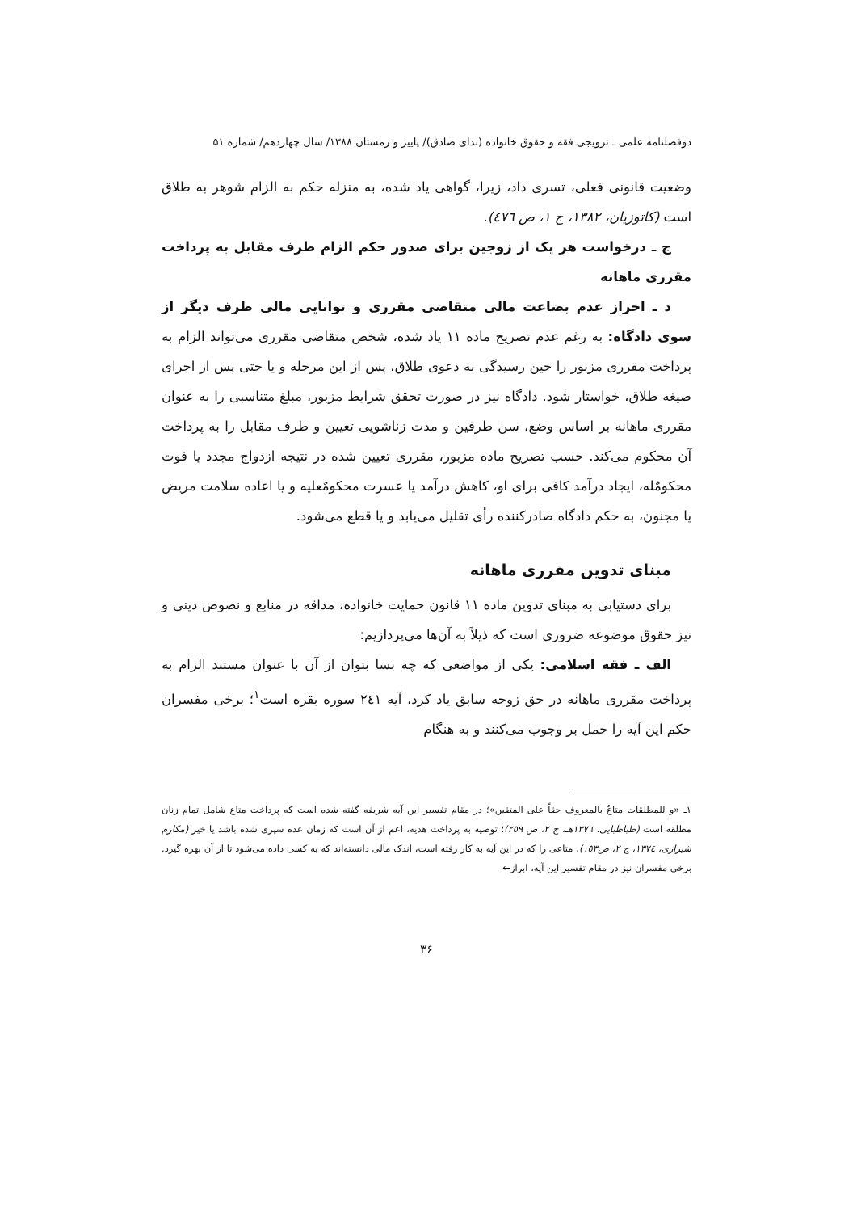دوفصلنامه علمی ـ ترویجی فقه و حقوق خانواده (ندای صادق)/ پاییز و زمستان ۱۳۸۸/ سال چهاردهم/ شماره ۵۱
وضعیت قانونی فعلی، تسری داد، زیرا، گواهی یاد شده، به منزله حکم به الزام شوهر به طلاق است (کاتوزیان، ۱۳۸۲، ج ۱، ص ٤٧٦).
ج ـ درخواست هر یک از زوجین برای صدور حکم الزام طرف مقابل به پرداخت مقرری ماهانه
د ـ احراز عدم بضاعت مالی متقاضی مقرری و توانایی مالی طرف دیگر از سوی دادگاه: به رغم عدم تصریح ماده ۱۱ یاد شده، شخص متقاضی مقرری می‌تواند الزام به پرداخت مقرری مزبور را حین رسیدگی به دعوی طلاق، پس از این مرحله و یا حتی پس از اجرای صیغه طلاق، خواستار شود. دادگاه نیز در صورت تحقق شرایط مزبور، مبلغ متناسبی را به عنوان مقرری ماهانه بر اساس وضع، سن طرفین و مدت زناشویی تعیین و طرف مقابل را به پرداخت آن محکوم می‌کند. حسب تصریح ماده مزبور، مقرری تعیین شده در نتیجه ازدواج مجدد یا فوت محکومٌله، ایجاد درآمد کافی برای او، کاهش درآمد یا عسرت محکومٌعلیه و یا اعاده سلامت مریض یا مجنون، به حکم دادگاه صادرکننده رأی تقلیل می‌یابد و یا قطع می‌شود.
مبنای تدوین مقرری ماهانه
برای دستیابی به مبنای تدوین ماده ۱۱ قانون حمایت خانواده، مداقه در منابع و نصوص دینی و نیز حقوق موضوعه ضروری است که ذیلاً به آن‌ها می‌پردازیم:
الف ـ فقه اسلامی: یکی از مواضعی که چه بسا بتوان از آن با عنوان مستند الزام به پرداخت مقرری ماهانه در حق زوجه سابق یاد کرد، آیه ۲٤۱ سوره بقره است<sup>۱</sup>؛ برخی مفسران حکم این آیه را حمل بر وجوب می‌کنند و به هنگام
۱ـ «و للمطلقات متاعٌ بالمعروف حقاً علی المتقین»؛ در مقام تفسیر این آیه شریفه گفته شده است که پرداخت متاع شامل تمام زنان مطلقه است (طباطبایی، ۱۳۷٦هـ، ج ۲، ص ۲٥۹)؛ توصیه به پرداخت هدیه، اعم از آن است که زمان عده سپری شده باشد یا خیر (مکارم شیرازی، ۱۳۷٤، ج ۲، ص۱٥۳). متاعی را که در این آیه به کار رفته است، اندک مالی دانسته‌اند که به کسی داده می‌شود تا از آن بهره گیرد. برخی مفسران نیز در مقام تفسیر این آیه، ابراز←
۳۶